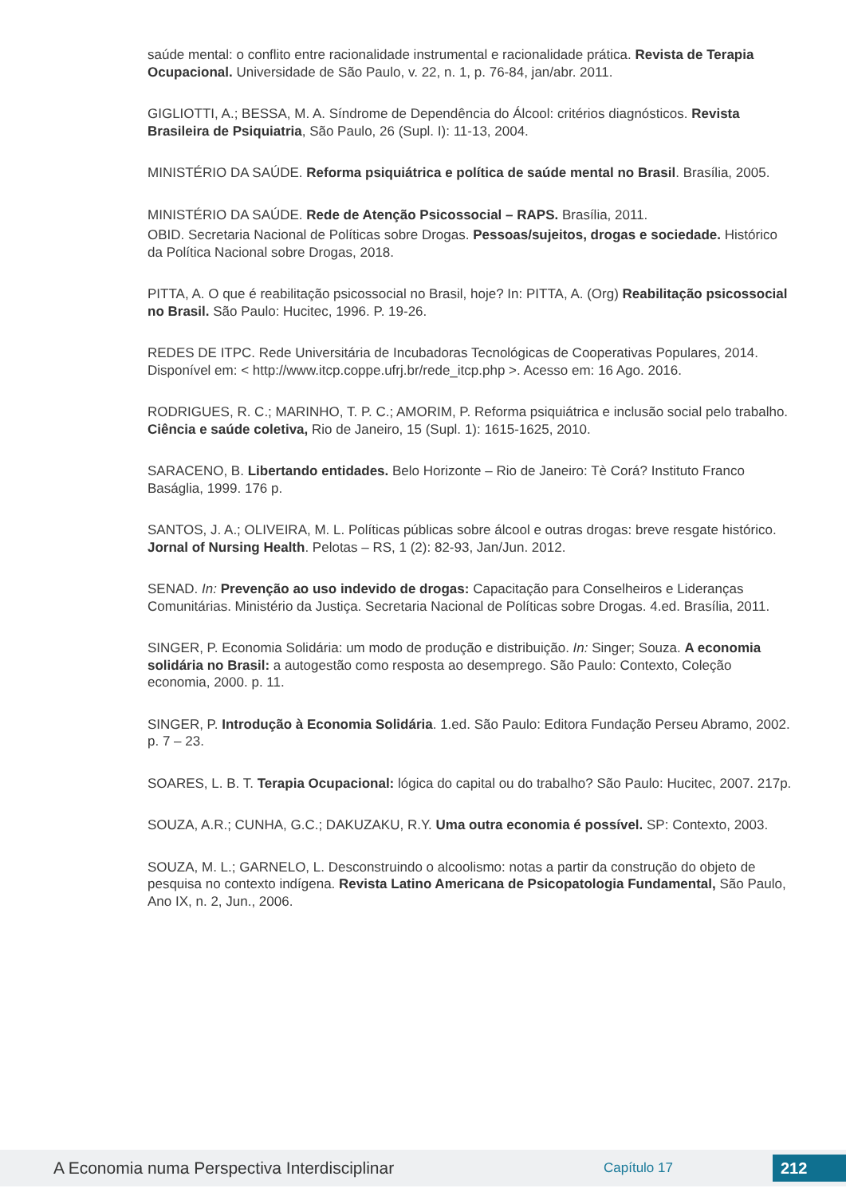saúde mental: o conflito entre racionalidade instrumental e racionalidade prática. Revista de Terapia Ocupacional. Universidade de São Paulo, v. 22, n. 1, p. 76-84, jan/abr. 2011.
GIGLIOTTI, A.; BESSA, M. A. Síndrome de Dependência do Álcool: critérios diagnósticos. Revista Brasileira de Psiquiatria, São Paulo, 26 (Supl. I): 11-13, 2004.
MINISTÉRIO DA SAÚDE. Reforma psiquiátrica e política de saúde mental no Brasil. Brasília, 2005.
MINISTÉRIO DA SAÚDE. Rede de Atenção Psicossocial – RAPS. Brasília, 2011.
OBID. Secretaria Nacional de Políticas sobre Drogas. Pessoas/sujeitos, drogas e sociedade. Histórico da Política Nacional sobre Drogas, 2018.
PITTA, A. O que é reabilitação psicossocial no Brasil, hoje? In: PITTA, A. (Org) Reabilitação psicossocial no Brasil. São Paulo: Hucitec, 1996. P. 19-26.
REDES DE ITPC. Rede Universitária de Incubadoras Tecnológicas de Cooperativas Populares, 2014. Disponível em: < http://www.itcp.coppe.ufrj.br/rede_itcp.php >. Acesso em: 16 Ago. 2016.
RODRIGUES, R. C.; MARINHO, T. P. C.; AMORIM, P. Reforma psiquiátrica e inclusão social pelo trabalho. Ciência e saúde coletiva, Rio de Janeiro, 15 (Supl. 1): 1615-1625, 2010.
SARACENO, B. Libertando entidades. Belo Horizonte – Rio de Janeiro: Tè Corá? Instituto Franco Baságlia, 1999. 176 p.
SANTOS, J. A.; OLIVEIRA, M. L. Políticas públicas sobre álcool e outras drogas: breve resgate histórico. Jornal of Nursing Health. Pelotas – RS, 1 (2): 82-93, Jan/Jun. 2012.
SENAD. In: Prevenção ao uso indevido de drogas: Capacitação para Conselheiros e Lideranças Comunitárias. Ministério da Justiça. Secretaria Nacional de Políticas sobre Drogas. 4.ed. Brasília, 2011.
SINGER, P. Economia Solidária: um modo de produção e distribuição. In: Singer; Souza. A economia solidária no Brasil: a autogestão como resposta ao desemprego. São Paulo: Contexto, Coleção economia, 2000. p. 11.
SINGER, P. Introdução à Economia Solidária. 1.ed. São Paulo: Editora Fundação Perseu Abramo, 2002. p. 7 – 23.
SOARES, L. B. T. Terapia Ocupacional: lógica do capital ou do trabalho? São Paulo: Hucitec, 2007. 217p.
SOUZA, A.R.; CUNHA, G.C.; DAKUZAKU, R.Y. Uma outra economia é possível. SP: Contexto, 2003.
SOUZA, M. L.; GARNELO, L. Desconstruindo o alcoolismo: notas a partir da construção do objeto de pesquisa no contexto indígena. Revista Latino Americana de Psicopatologia Fundamental, São Paulo, Ano IX, n. 2, Jun., 2006.
A Economia numa Perspectiva Interdisciplinar Capítulo 17 212